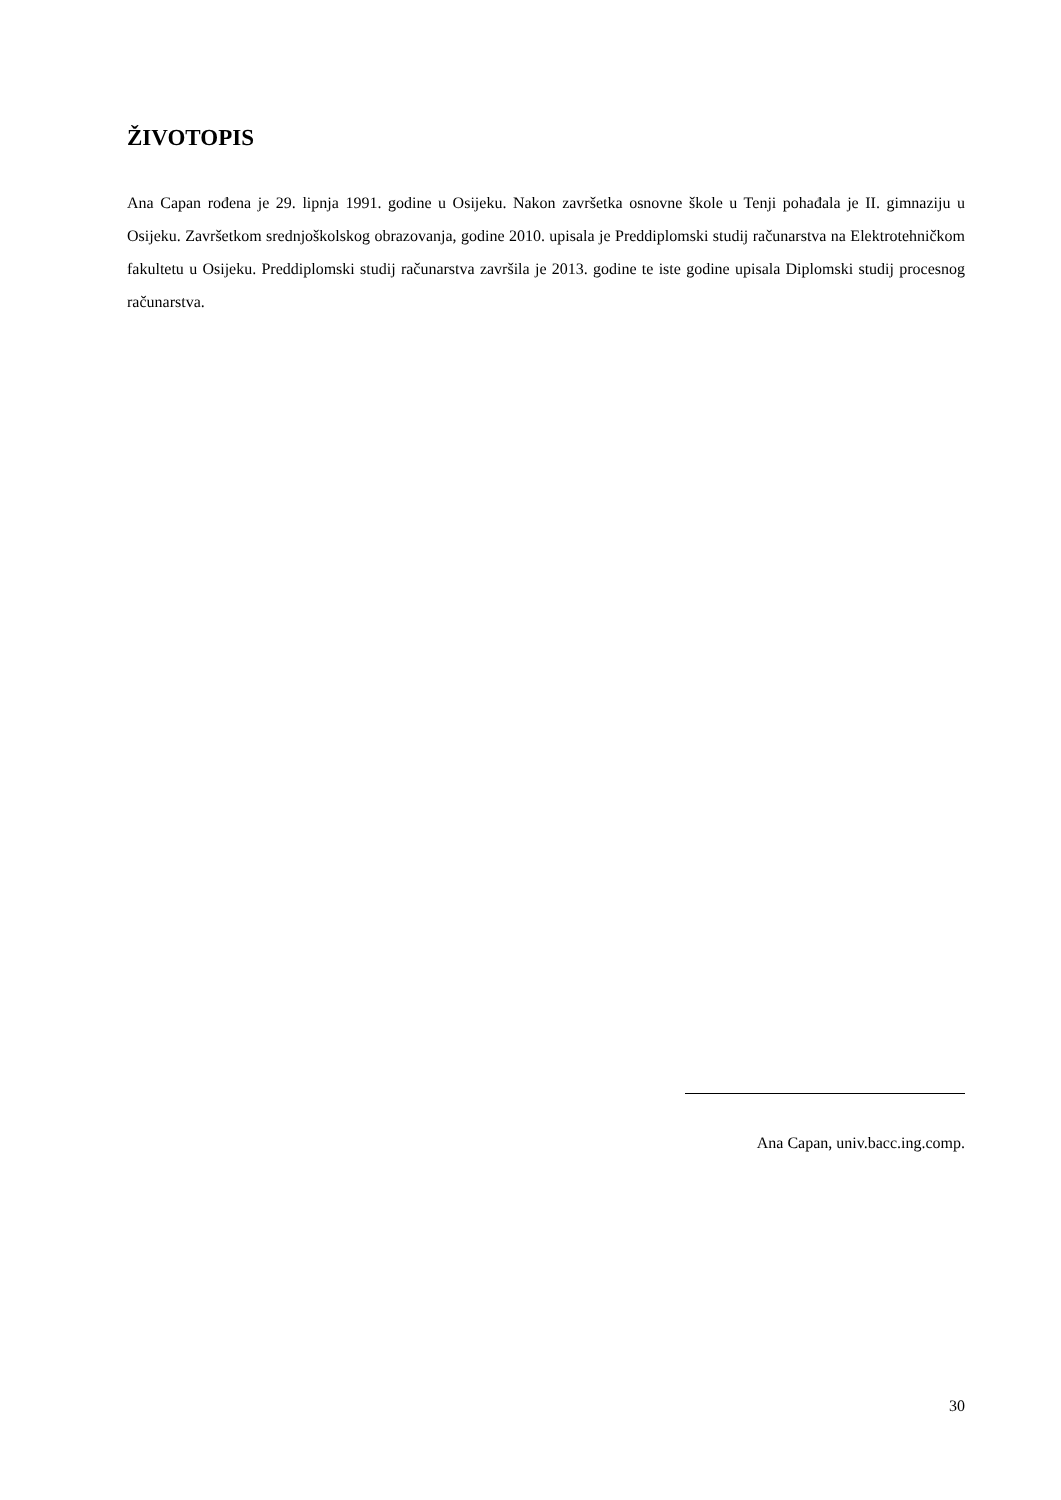ŽIVOTOPIS
Ana Capan rođena je 29. lipnja 1991. godine u Osijeku. Nakon završetka osnovne škole u Tenji pohađala je II. gimnaziju u Osijeku. Završetkom srednjoškolskog obrazovanja, godine 2010. upisala je Preddiplomski studij računarstva na Elektrotehničkom fakultetu u Osijeku. Preddiplomski studij računarstva završila je 2013. godine te iste godine upisala Diplomski studij procesnog računarstva.
Ana Capan, univ.bacc.ing.comp.
30